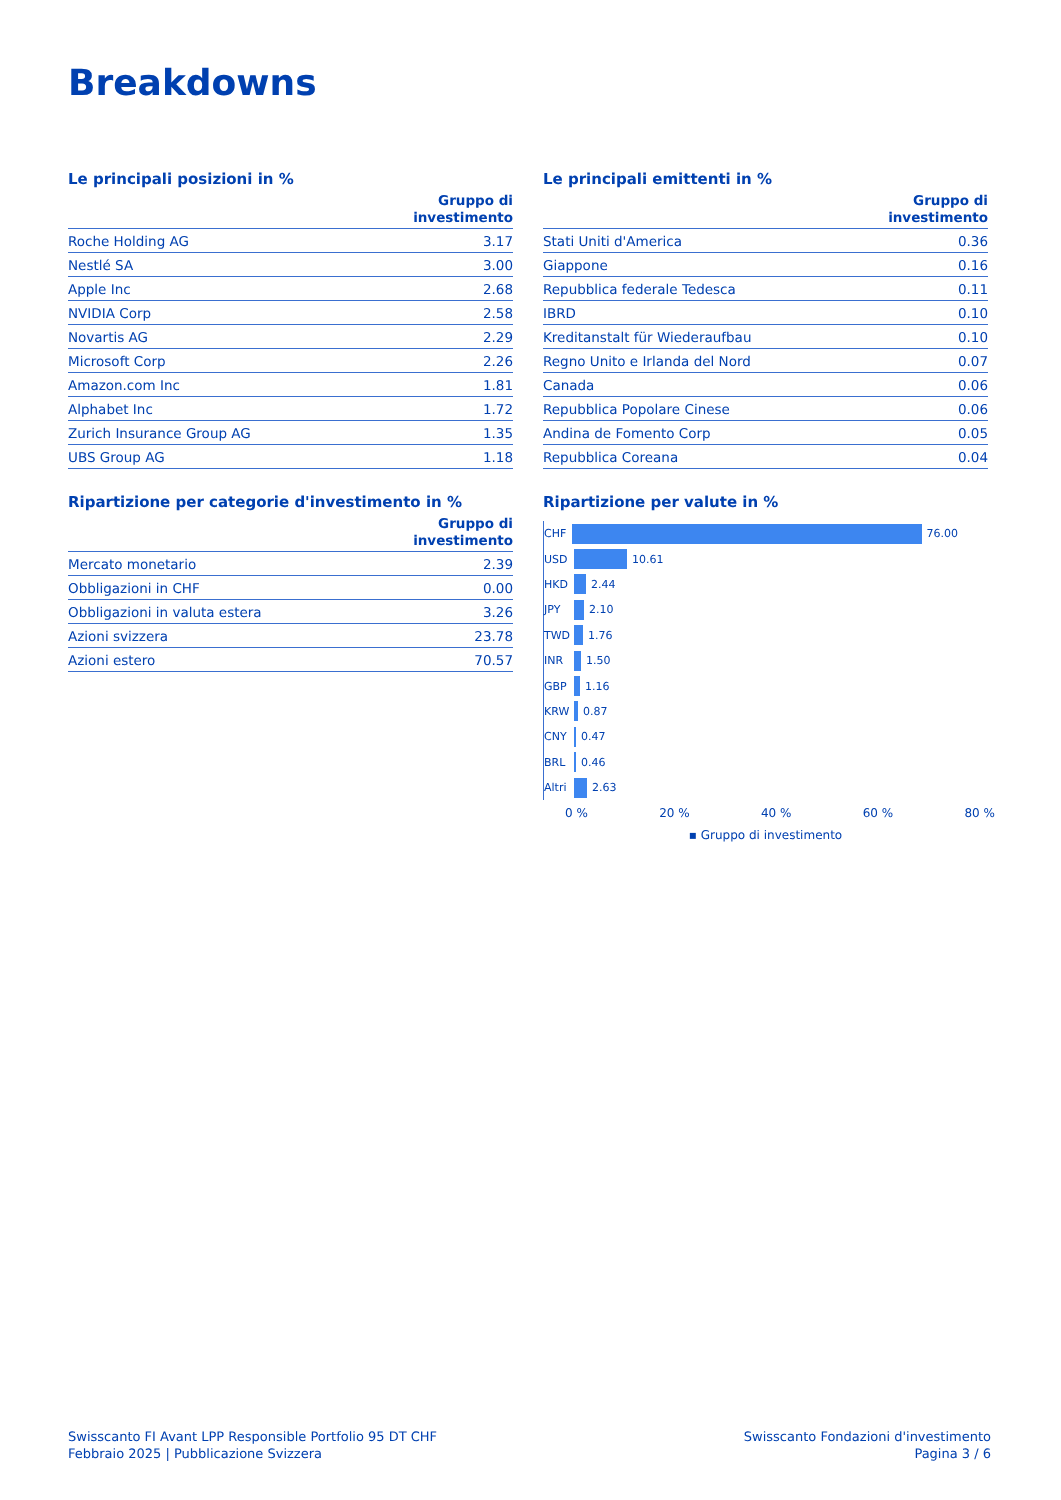Breakdowns
Le principali posizioni in %
| | Gruppo di investimento |
| --- | --- |
| Roche Holding AG | 3.17 |
| Nestlé SA | 3.00 |
| Apple Inc | 2.68 |
| NVIDIA Corp | 2.58 |
| Novartis AG | 2.29 |
| Microsoft Corp | 2.26 |
| Amazon.com Inc | 1.81 |
| Alphabet Inc | 1.72 |
| Zurich Insurance Group AG | 1.35 |
| UBS Group AG | 1.18 |
Ripartizione per categorie d'investimento in %
| | Gruppo di investimento |
| --- | --- |
| Mercato monetario | 2.39 |
| Obbligazioni in CHF | 0.00 |
| Obbligazioni in valuta estera | 3.26 |
| Azioni svizzera | 23.78 |
| Azioni estero | 70.57 |
Le principali emittenti in %
| | Gruppo di investimento |
| --- | --- |
| Stati Uniti d'America | 0.36 |
| Giappone | 0.16 |
| Repubblica federale Tedesca | 0.11 |
| IBRD | 0.10 |
| Kreditanstalt für Wiederaufbau | 0.10 |
| Regno Unito e Irlanda del Nord | 0.07 |
| Canada | 0.06 |
| Repubblica Popolare Cinese | 0.06 |
| Andina de Fomento Corp | 0.05 |
| Repubblica Coreana | 0.04 |
Ripartizione per valute in %
CHF
76.00
USD
10.61
HKD
2.44
JPY
2.10
TWD
1.76
INR
1.50
GBP
1.16
KRW
0.87
CNY
0.47
BRL
0.46
Altri
2.63
0 % 20 % 40 % 60 % 80 %
▪ Gruppo di investimento
Swisscanto FI Avant LPP Responsible Portfolio 95 DT CHF
Febbraio 2025 | Pubblicazione Svizzera
Swisscanto Fondazioni d'investimento
Pagina 3 / 6